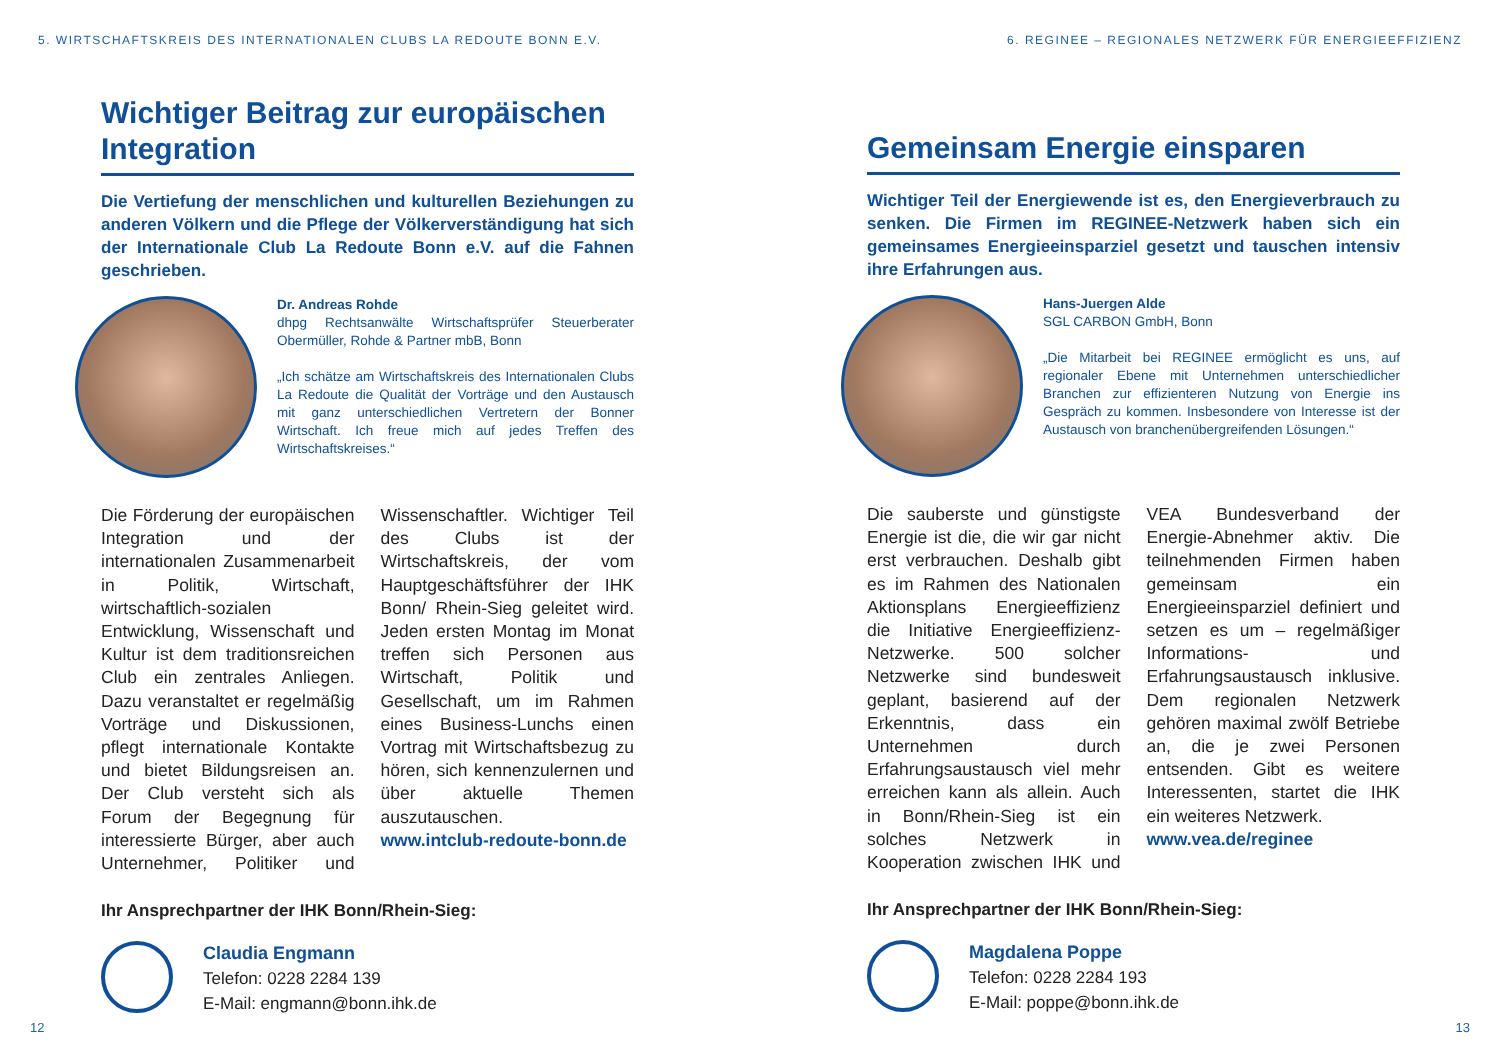5. WIRTSCHAFTSKREIS DES INTERNATIONALEN CLUBS LA REDOUTE BONN E.V.
Wichtiger Beitrag zur europäischen Integration
Die Vertiefung der menschlichen und kulturellen Beziehungen zu anderen Völkern und die Pflege der Völkerverständigung hat sich der Internationale Club La Redoute Bonn e.V. auf die Fahnen geschrieben.
Dr. Andreas Rohde
dhpg Rechtsanwälte Wirtschaftsprüfer Steuerberater Obermüller, Rohde & Partner mbB, Bonn
„Ich schätze am Wirtschaftskreis des Internationalen Clubs La Redoute die Qualität der Vorträge und den Austausch mit ganz unterschiedlichen Vertretern der Bonner Wirtschaft. Ich freue mich auf jedes Treffen des Wirtschaftskreises.“
Die Förderung der europäischen Integration und der internationalen Zusammenarbeit in Politik, Wirtschaft, wirtschaftlich-sozialen Entwicklung, Wissenschaft und Kultur ist dem traditionsreichen Club ein zentrales Anliegen. Dazu veranstaltet er regelmäßig Vorträge und Diskussionen, pflegt internationale Kontakte und bietet Bildungsreisen an. Der Club versteht sich als Forum der Begegnung für interessierte Bürger, aber auch Unternehmer, Politiker und Wissenschaftler. Wichtiger Teil des Clubs ist der Wirtschaftskreis, der vom Hauptgeschäftsführer der IHK Bonn/ Rhein-Sieg geleitet wird. Jeden ersten Montag im Monat treffen sich Personen aus Wirtschaft, Politik und Gesellschaft, um im Rahmen eines Business-Lunchs einen Vortrag mit Wirtschaftsbezug zu hören, sich kennenzulernen und über aktuelle Themen auszutauschen.
www.intclub-redoute-bonn.de
Ihr Ansprechpartner der IHK Bonn/Rhein-Sieg:
Claudia Engmann
Telefon: 0228 2284 139
E-Mail: engmann@bonn.ihk.de
12
6. REGINEE – REGIONALES NETZWERK FÜR ENERGIEEFFIZIENZ
Gemeinsam Energie einsparen
Wichtiger Teil der Energiewende ist es, den Energieverbrauch zu senken. Die Firmen im REGINEE-Netzwerk haben sich ein gemeinsames Energieeinsparziel gesetzt und tauschen intensiv ihre Erfahrungen aus.
Hans-Juergen Alde
SGL CARBON GmbH, Bonn
„Die Mitarbeit bei REGINEE ermöglicht es uns, auf regionaler Ebene mit Unternehmen unterschiedlicher Branchen zur effizienteren Nutzung von Energie ins Gespräch zu kommen. Insbesondere von Interesse ist der Austausch von branchenübergreifenden Lösungen.“
Die sauberste und günstigste Energie ist die, die wir gar nicht erst verbrauchen. Deshalb gibt es im Rahmen des Nationalen Aktionsplans Energieeffizienz die Initiative Energieeffizienz-Netzwerke. 500 solcher Netzwerke sind bundesweit geplant, basierend auf der Erkenntnis, dass ein Unternehmen durch Erfahrungsaustausch viel mehr erreichen kann als allein. Auch in Bonn/Rhein-Sieg ist ein solches Netzwerk in Kooperation zwischen IHK und VEA Bundesverband der Energie-Abnehmer aktiv. Die teilnehmenden Firmen haben gemeinsam ein Energieeinsparziel definiert und setzen es um – regelmäßiger Informations- und Erfahrungsaustausch inklusive. Dem regionalen Netzwerk gehören maximal zwölf Betriebe an, die je zwei Personen entsenden. Gibt es weitere Interessenten, startet die IHK ein weiteres Netzwerk.
www.vea.de/reginee
Ihr Ansprechpartner der IHK Bonn/Rhein-Sieg:
Magdalena Poppe
Telefon: 0228 2284 193
E-Mail: poppe@bonn.ihk.de
13